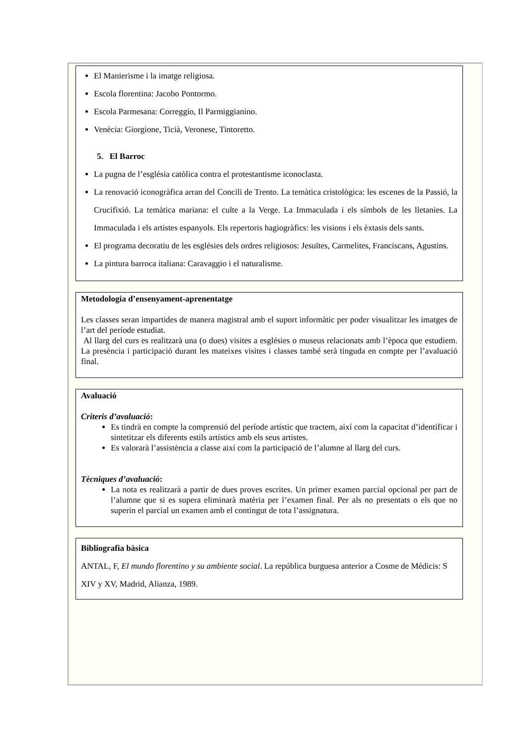El Manierisme i la imatge religiosa.
Escola florentina: Jacobo Pontormo.
Escola Parmesana: Correggio, Il Parmiggianino.
Venècia: Giorgione, Ticià, Veronese, Tintoretto.
5. El Barroc
La pugna de l’església catòlica contra el protestantisme iconoclasta.
La renovació iconogràfica arran del Concili de Trento. La temàtica cristològica: les escenes de la Passió, la Crucifixió. La temàtica mariana: el culte a la Verge. La Immaculada i els símbols de les lletanies. La Immaculada i els artistes espanyols. Els repertoris hagiogràfics: les visions i els èxtasis dels sants.
El programa decoratiu de les esglésies dels ordres religiosos: Jesuïtes, Carmelites, Franciscans, Agustins.
La pintura barroca italiana: Caravaggio i el naturalisme.
Metodologia d’ensenyament-aprenentatge
Les classes seran impartides de manera magistral amb el suport informàtic per poder visualitzar les imatges de l’art del període estudiat.
Al llarg del curs es realitzarà una (o dues) visites a esglésies o museus relacionats amb l’època que estudiem. La presència i participació durant les mateixes visites i classes també serà tinguda en compte per l’avaluació final.
Avaluació
Criteris d’avaluació:
Es tindrà en compte la comprensió del període artístic que tractem, així com la capacitat d’identificar i sintetitzar els diferents estils artístics amb els seus artistes.
Es valorarà l’assistència a classe així com la participació de l’alumne al llarg del curs.
Tècniques d’avaluació:
La nota es realitzarà a partir de dues proves escrites. Un primer examen parcial opcional per part de l’alumne que si es supera eliminarà matèria per l’examen final. Per als no presentats o els que no superin el parcial un examen amb el contingut de tota l’assignatura.
Bibliografia bàsica
ANTAL, F, El mundo florentino y su ambiente social. La república burguesa anterior a Cosme de Médicis: S XIV y XV, Madrid, Alianza, 1989.